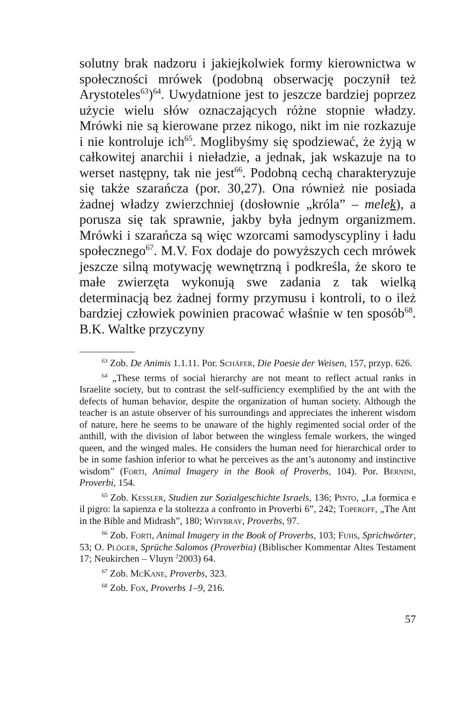solutny brak nadzoru i jakiejkolwiek formy kierownictwa w społeczności mrówek (podobną obserwację poczynił też Arystoteles<sup>63</sup>)<sup>64</sup>. Uwydatnione jest to jeszcze bardziej poprzez użycie wielu słów oznaczających różne stopnie władzy. Mrówki nie są kierowane przez nikogo, nikt im nie rozkazuje i nie kontroluje ich<sup>65</sup>. Moglibyśmy się spodziewać, że żyją w całkowitej anarchii i nieładzie, a jednak, jak wskazuje na to werset następny, tak nie jest<sup>66</sup>. Podobną cechą charakteryzuje się także szarańcza (por. 30,27). Ona również nie posiada żadnej władzy zwierzchniej (dosłownie „króla” – melek), a porusza się tak sprawnie, jakby była jednym organizmem. Mrówki i szarańcza są więc wzorcami samodyscypliny i ładu społecznego<sup>67</sup>. M.V. Fox dodaje do powyższych cech mrówek jeszcze silną motywację wewnętrzną i podkreśla, że skoro te małe zwierzęta wykonują swe zadania z tak wielką determinacją bez żadnej formy przymusu i kontroli, to o ileż bardziej człowiek powinien pracować właśnie w ten sposób<sup>68</sup>. B.K. Waltke przyczyny
<sup>63</sup> Zob. De Animis 1.1.11. Por. Schäfer, Die Poesie der Weisen, 157, przyp. 626.
<sup>64</sup> „These terms of social hierarchy are not meant to reflect actual ranks in Israelite society, but to contrast the self-sufficiency exemplified by the ant with the defects of human behavior, despite the organization of human society. Although the teacher is an astute observer of his surroundings and appreciates the inherent wisdom of nature, here he seems to be unaware of the highly regimented social order of the anthill, with the division of labor between the wingless female workers, the winged queen, and the winged males. He considers the human need for hierarchical order to be in some fashion inferior to what he perceives as the ant’s autonomy and instinctive wisdom” (Forti, Animal Imagery in the Book of Proverbs, 104). Por. Bernini, Proverbi, 154.
<sup>65</sup> Zob. Kessler, Studien zur Sozialgeschichte Israels, 136; Pinto, „La formica e il pigro: la sapienza e la stoltezza a confronto in Proverbi 6”, 242; Toperoff, „The Ant in the Bible and Midrash”, 180; Whybray, Proverbs, 97.
<sup>66</sup> Zob. Forti, Animal Imagery in the Book of Proverbs, 103; Fuhs, Sprichwörter, 53; O. Plöger, Sprüche Salomos (Proverbia) (Biblischer Kommentar Altes Testament 17; Neukirchen – Vluyn <sup>2</sup>2003) 64.
<sup>67</sup> Zob. McKane, Proverbs, 323.
<sup>68</sup> Zob. Fox, Proverbs 1–9, 216.
57